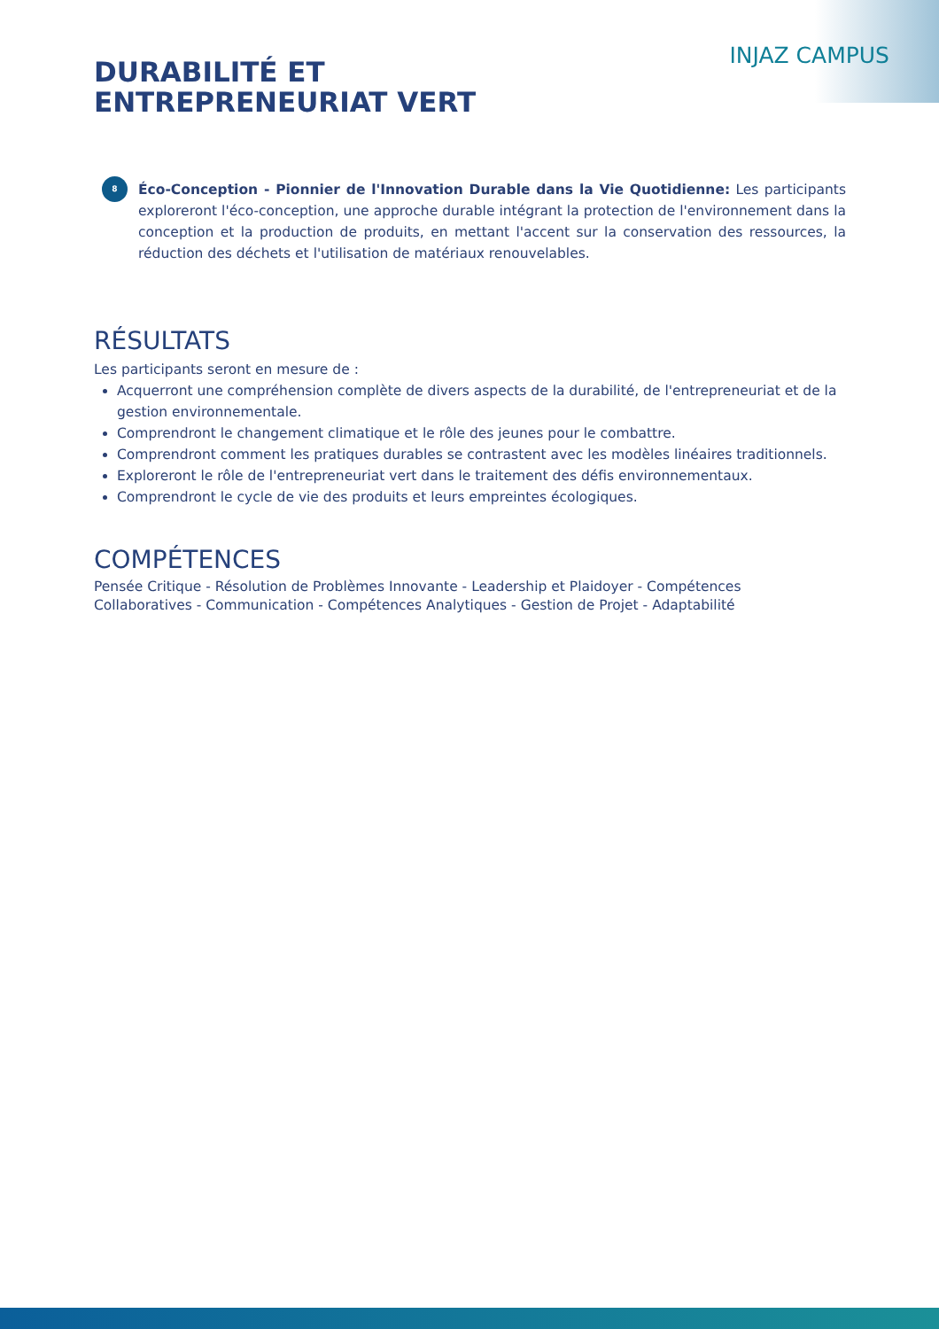INJAZ CAMPUS
DURABILITÉ ET
ENTREPRENEURIAT VERT
8
Éco-Conception - Pionnier de l'Innovation Durable dans la Vie Quotidienne: Les participants exploreront l'éco-conception, une approche durable intégrant la protection de l'environnement dans la conception et la production de produits, en mettant l'accent sur la conservation des ressources, la réduction des déchets et l'utilisation de matériaux renouvelables.
RÉSULTATS
Les participants seront en mesure de :
Acquerront une compréhension complète de divers aspects de la durabilité, de l'entrepreneuriat et de la gestion environnementale.
Comprendront le changement climatique et le rôle des jeunes pour le combattre.
Comprendront comment les pratiques durables se contrastent avec les modèles linéaires traditionnels.
Exploreront le rôle de l'entrepreneuriat vert dans le traitement des défis environnementaux.
Comprendront le cycle de vie des produits et leurs empreintes écologiques.
COMPÉTENCES
Pensée Critique - Résolution de Problèmes Innovante - Leadership et Plaidoyer - Compétences Collaboratives - Communication - Compétences Analytiques - Gestion de Projet - Adaptabilité